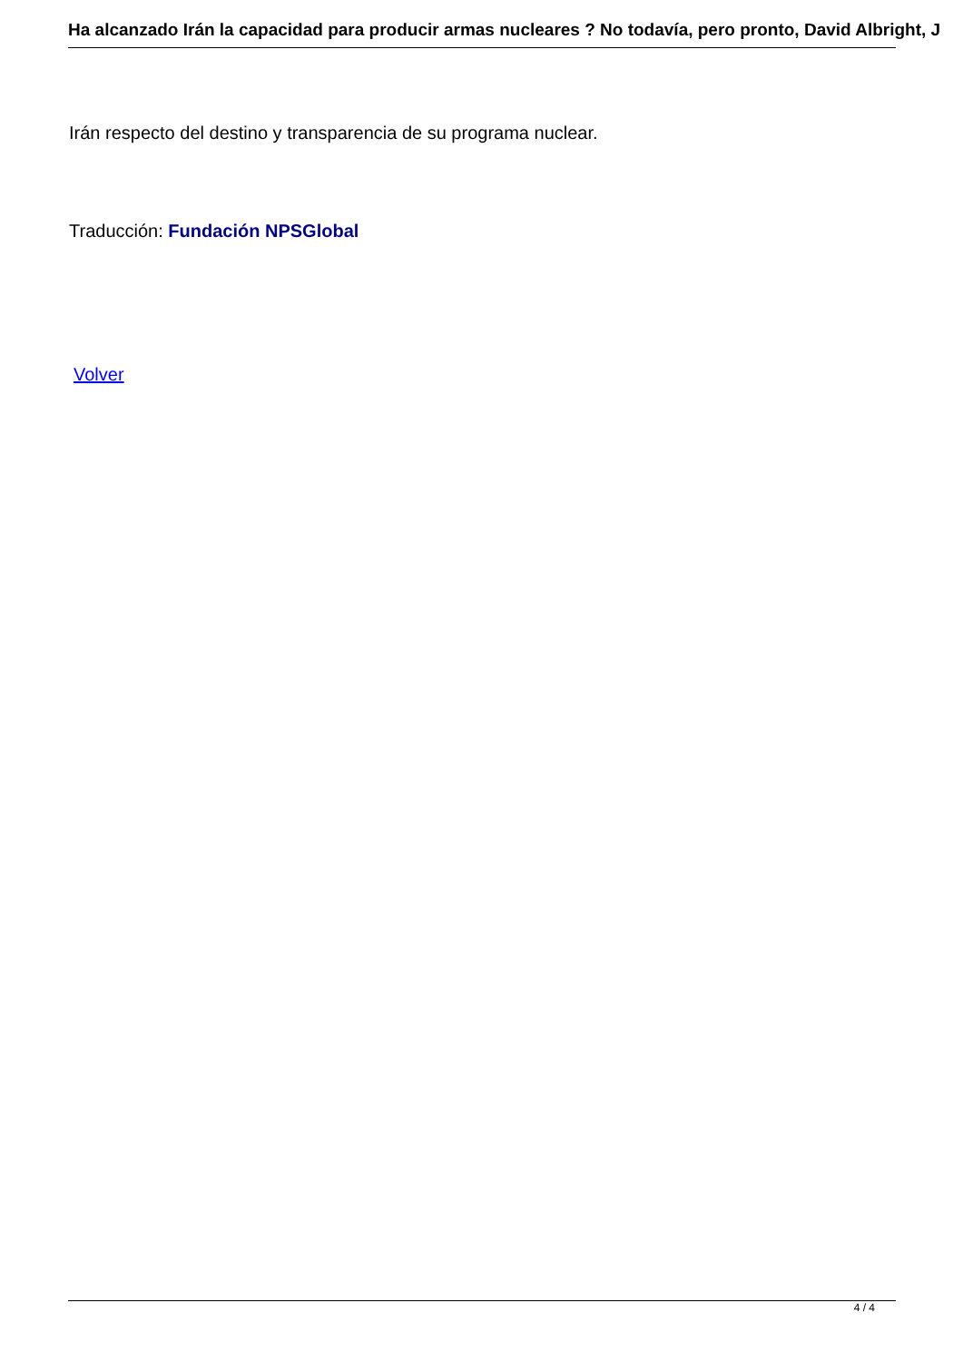Ha alcanzado Irán la capacidad para producir armas nucleares ? No todavía, pero pronto, David Albright, J
Irán respecto del destino y transparencia de su programa nuclear.
Traducción: Fundación NPSGlobal
Volver
4 / 4